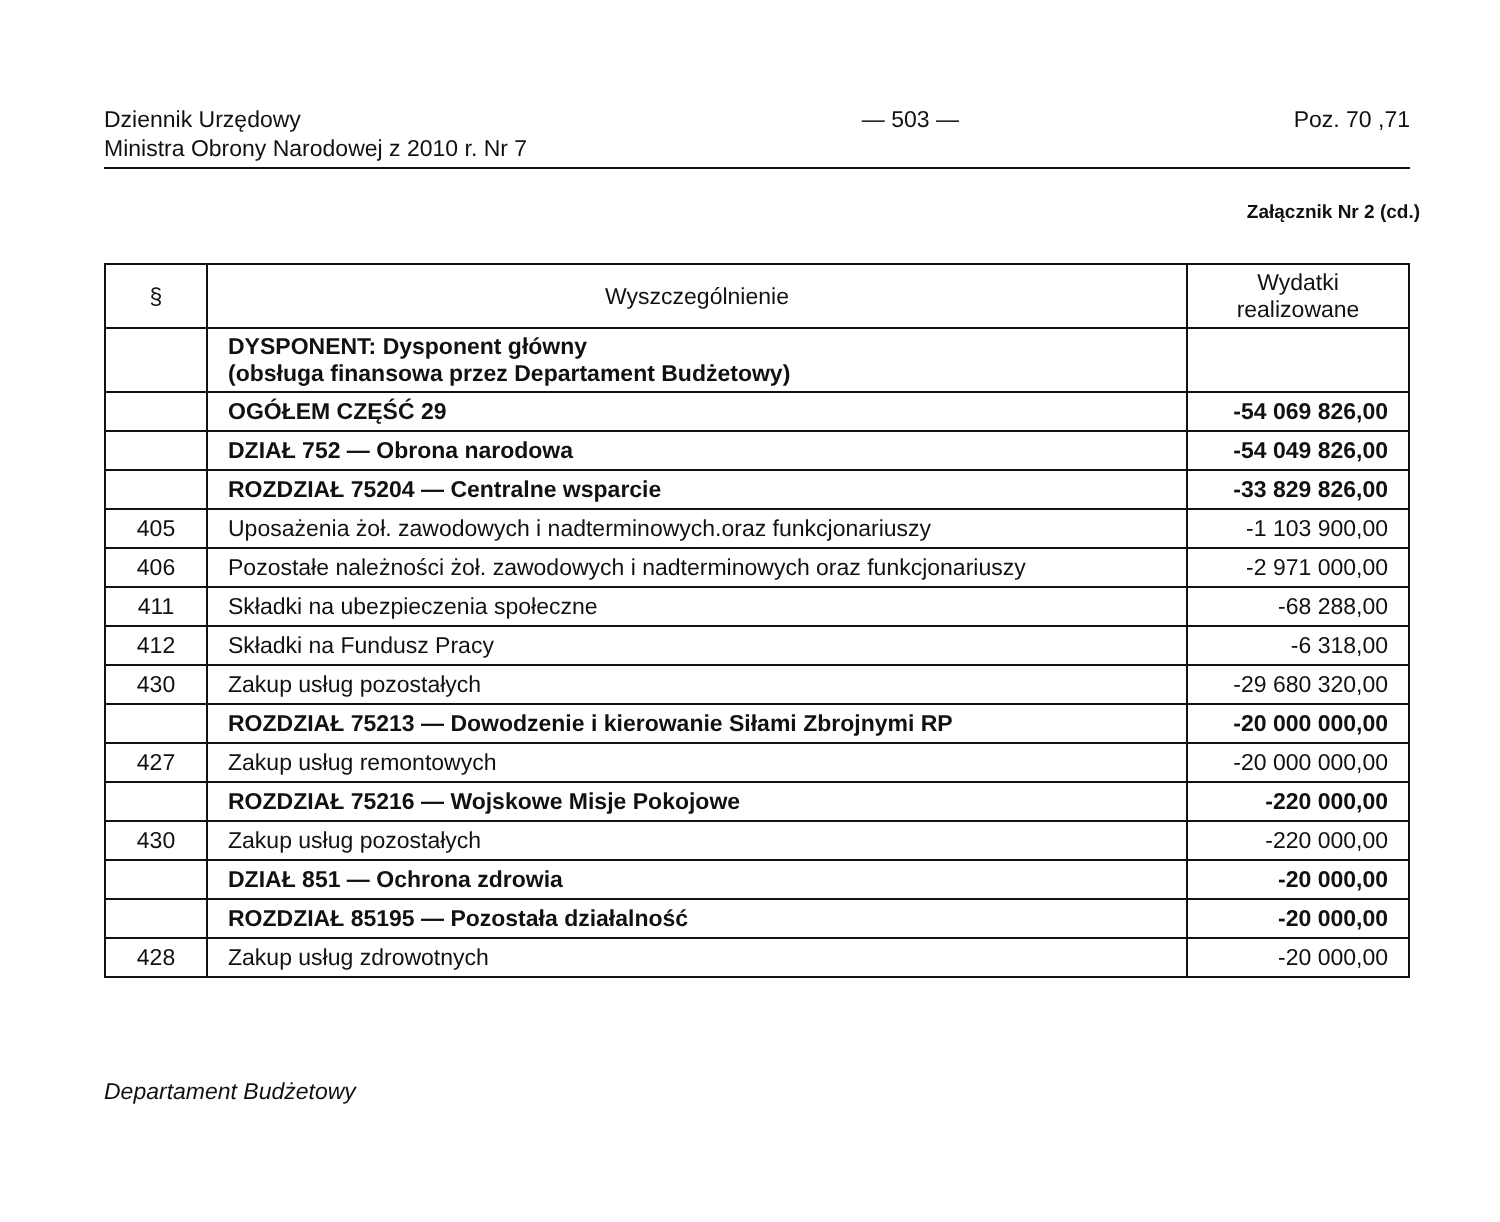Dziennik Urzędowy
Ministra Obrony Narodowej z 2010 r. Nr 7
— 503 — Poz. 70 ,71
Załącznik Nr 2 (cd.)
| § | Wyszczególnienie | Wydatki realizowane |
| --- | --- | --- |
| | DYSPONENT: Dysponent główny (obsługa finansowa przez Departament Budżetowy) | |
| | OGÓŁEM CZĘŚĆ 29 | -54 069 826,00 |
| | DZIAŁ 752 — Obrona narodowa | -54 049 826,00 |
| | ROZDZIAŁ 75204 — Centralne wsparcie | -33 829 826,00 |
| 405 | Uposażenia żoł. zawodowych i nadterminowych.oraz funkcjonariuszy | -1 103 900,00 |
| 406 | Pozostałe należności żoł. zawodowych i nadterminowych oraz funkcjonariuszy | -2 971 000,00 |
| 411 | Składki na ubezpieczenia społeczne | -68 288,00 |
| 412 | Składki na Fundusz Pracy | -6 318,00 |
| 430 | Zakup usług pozostałych | -29 680 320,00 |
| | ROZDZIAŁ 75213 — Dowodzenie i kierowanie Siłami Zbrojnymi RP | -20 000 000,00 |
| 427 | Zakup usług remontowych | -20 000 000,00 |
| | ROZDZIAŁ 75216 — Wojskowe Misje Pokojowe | -220 000,00 |
| 430 | Zakup usług pozostałych | -220 000,00 |
| | DZIAŁ 851 — Ochrona zdrowia | -20 000,00 |
| | ROZDZIAŁ 85195 — Pozostała działalność | -20 000,00 |
| 428 | Zakup usług zdrowotnych | -20 000,00 |
Departament Budżetowy